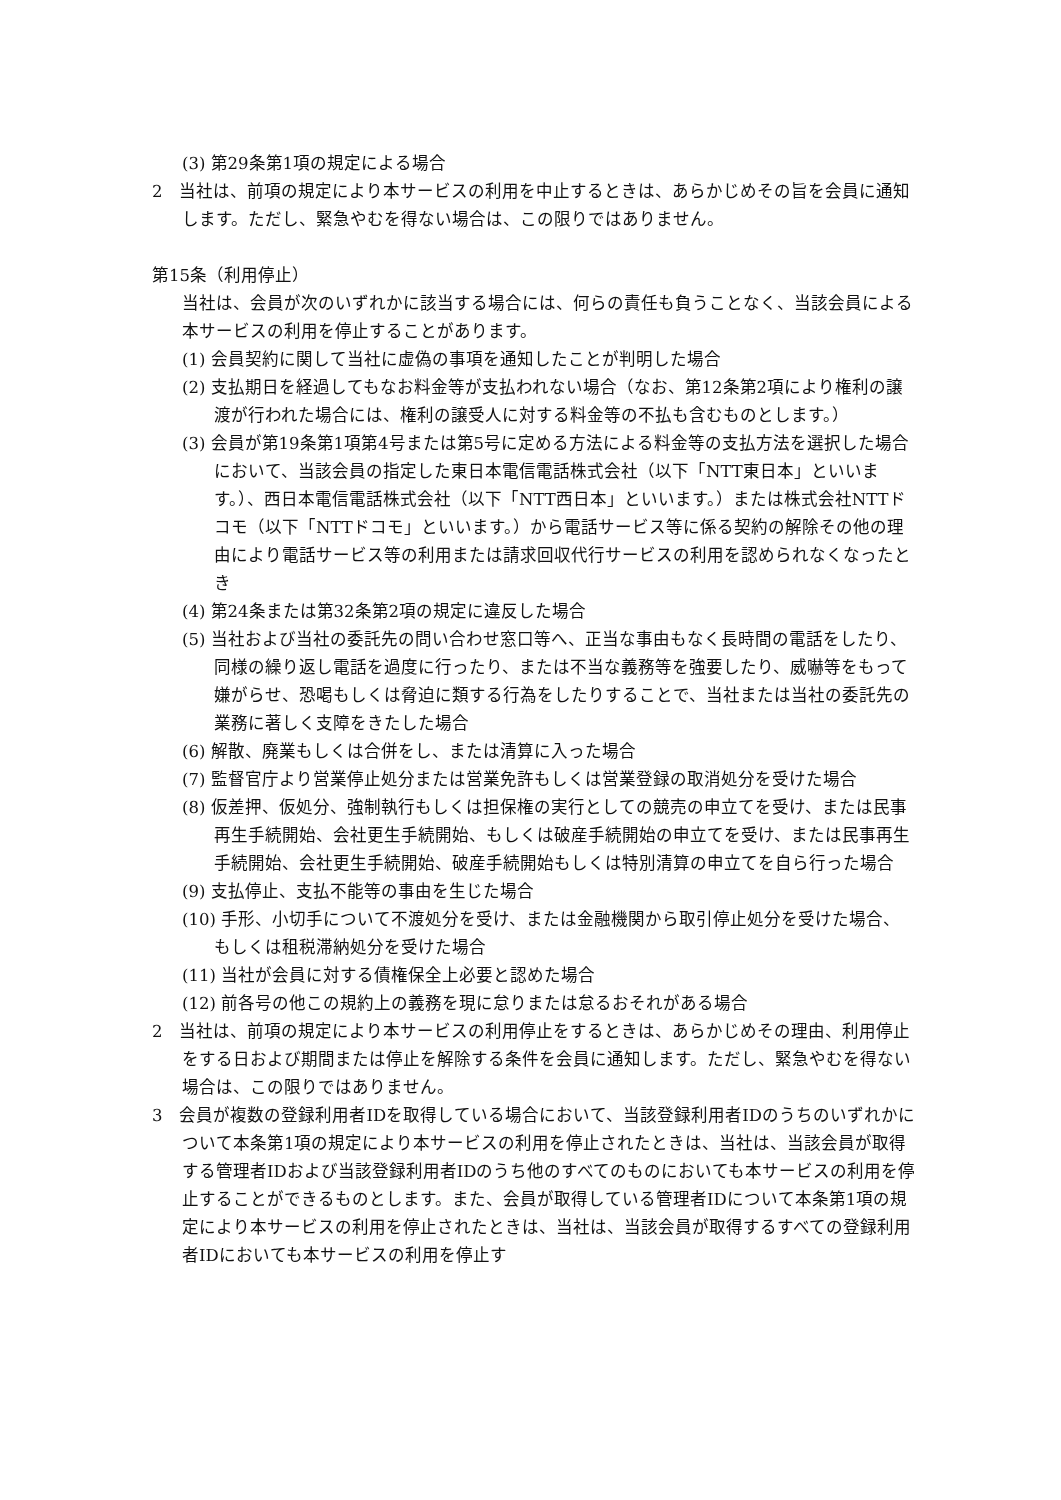(3) 第29条第1項の規定による場合
2　当社は、前項の規定により本サービスの利用を中止するときは、あらかじめその旨を会員に通知します。ただし、緊急やむを得ない場合は、この限りではありません。
第15条（利用停止）
当社は、会員が次のいずれかに該当する場合には、何らの責任も負うことなく、当該会員による本サービスの利用を停止することがあります。
(1) 会員契約に関して当社に虚偽の事項を通知したことが判明した場合
(2) 支払期日を経過してもなお料金等が支払われない場合（なお、第12条第2項により権利の譲渡が行われた場合には、権利の譲受人に対する料金等の不払も含むものとします。）
(3) 会員が第19条第1項第4号または第5号に定める方法による料金等の支払方法を選択した場合において、当該会員の指定した東日本電信電話株式会社（以下「NTT東日本」といいます。）、西日本電信電話株式会社（以下「NTT西日本」といいます。）または株式会社NTTドコモ（以下「NTTドコモ」といいます。）から電話サービス等に係る契約の解除その他の理由により電話サービス等の利用または請求回収代行サービスの利用を認められなくなったとき
(4) 第24条または第32条第2項の規定に違反した場合
(5) 当社および当社の委託先の問い合わせ窓口等へ、正当な事由もなく長時間の電話をしたり、同様の繰り返し電話を過度に行ったり、または不当な義務等を強要したり、威嚇等をもって嫌がらせ、恐喝もしくは脅迫に類する行為をしたりすることで、当社または当社の委託先の業務に著しく支障をきたした場合
(6) 解散、廃業もしくは合併をし、または清算に入った場合
(7) 監督官庁より営業停止処分または営業免許もしくは営業登録の取消処分を受けた場合
(8) 仮差押、仮処分、強制執行もしくは担保権の実行としての競売の申立てを受け、または民事再生手続開始、会社更生手続開始、もしくは破産手続開始の申立てを受け、または民事再生手続開始、会社更生手続開始、破産手続開始もしくは特別清算の申立てを自ら行った場合
(9) 支払停止、支払不能等の事由を生じた場合
(10) 手形、小切手について不渡処分を受け、または金融機関から取引停止処分を受けた場合、もしくは租税滞納処分を受けた場合
(11) 当社が会員に対する債権保全上必要と認めた場合
(12) 前各号の他この規約上の義務を現に怠りまたは怠るおそれがある場合
2　当社は、前項の規定により本サービスの利用停止をするときは、あらかじめその理由、利用停止をする日および期間または停止を解除する条件を会員に通知します。ただし、緊急やむを得ない場合は、この限りではありません。
3　会員が複数の登録利用者IDを取得している場合において、当該登録利用者IDのうちのいずれかについて本条第1項の規定により本サービスの利用を停止されたときは、当社は、当該会員が取得する管理者IDおよび当該登録利用者IDのうち他のすべてのものにおいても本サービスの利用を停止することができるものとします。また、会員が取得している管理者IDについて本条第1項の規定により本サービスの利用を停止されたときは、当社は、当該会員が取得するすべての登録利用者IDにおいても本サービスの利用を停止す